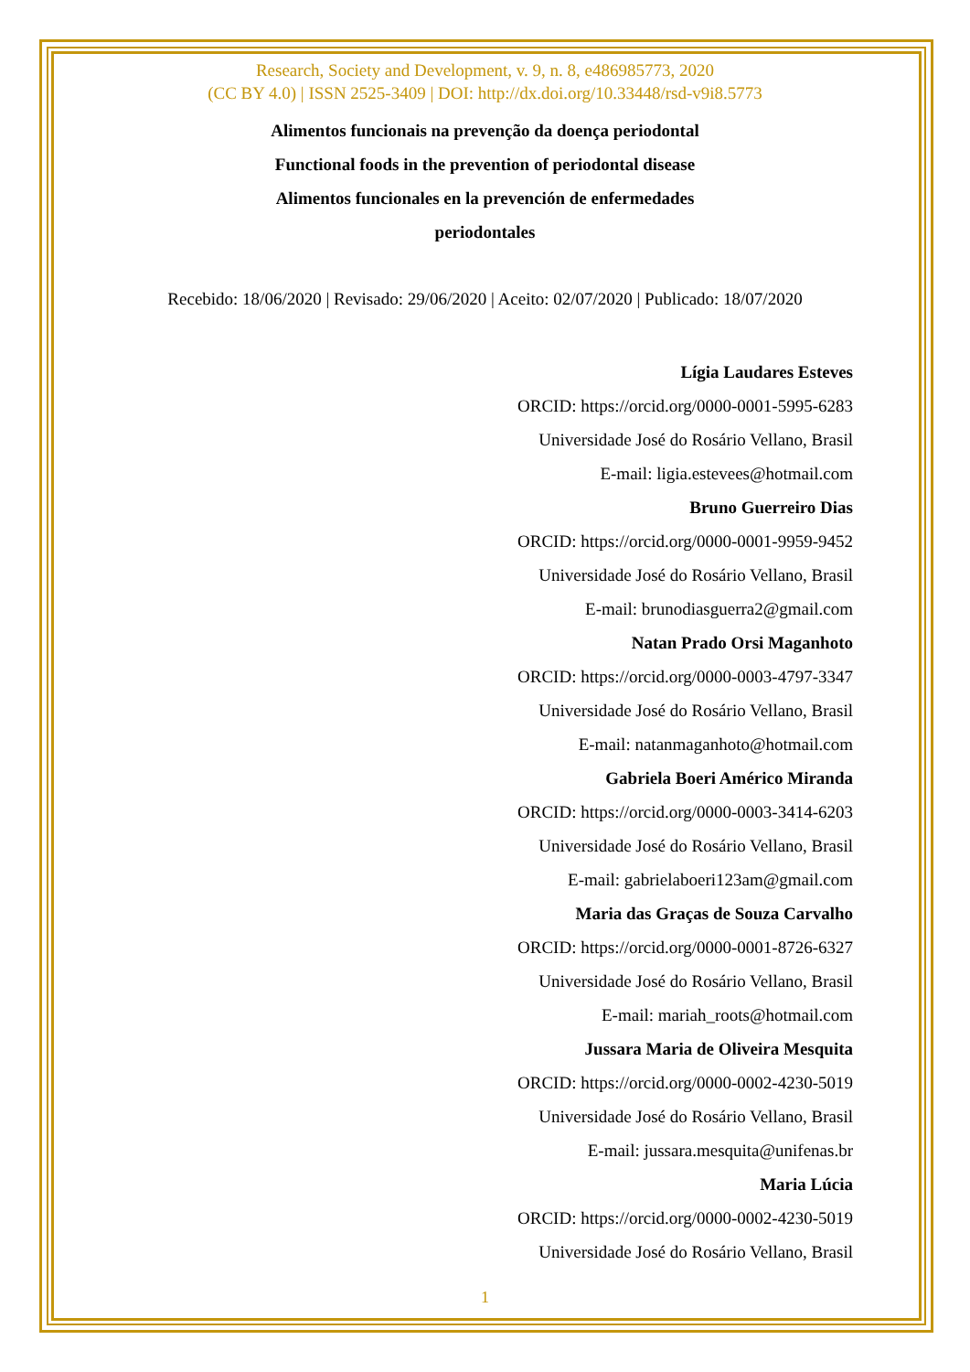Research, Society and Development, v. 9, n. 8, e486985773, 2020
(CC BY 4.0) | ISSN 2525-3409 | DOI: http://dx.doi.org/10.33448/rsd-v9i8.5773
Alimentos funcionais na prevenção da doença periodontal
Functional foods in the prevention of periodontal disease
Alimentos funcionales en la prevención de enfermedades
periodontales
Recebido: 18/06/2020 | Revisado: 29/06/2020 | Aceito: 02/07/2020 | Publicado: 18/07/2020
Lígia Laudares Esteves
ORCID: https://orcid.org/0000-0001-5995-6283
Universidade José do Rosário Vellano, Brasil
E-mail: ligia.estevees@hotmail.com
Bruno Guerreiro Dias
ORCID: https://orcid.org/0000-0001-9959-9452
Universidade José do Rosário Vellano, Brasil
E-mail: brunodiasguerra2@gmail.com
Natan Prado Orsi Maganhoto
ORCID: https://orcid.org/0000-0003-4797-3347
Universidade José do Rosário Vellano, Brasil
E-mail: natanmaganhoto@hotmail.com
Gabriela Boeri Américo Miranda
ORCID: https://orcid.org/0000-0003-3414-6203
Universidade José do Rosário Vellano, Brasil
E-mail: gabrielaboeri123am@gmail.com
Maria das Graças de Souza Carvalho
ORCID: https://orcid.org/0000-0001-8726-6327
Universidade José do Rosário Vellano, Brasil
E-mail: mariah_roots@hotmail.com
Jussara Maria de Oliveira Mesquita
ORCID: https://orcid.org/0000-0002-4230-5019
Universidade José do Rosário Vellano, Brasil
E-mail: jussara.mesquita@unifenas.br
Maria Lúcia
ORCID: https://orcid.org/0000-0002-4230-5019
Universidade José do Rosário Vellano, Brasil
1